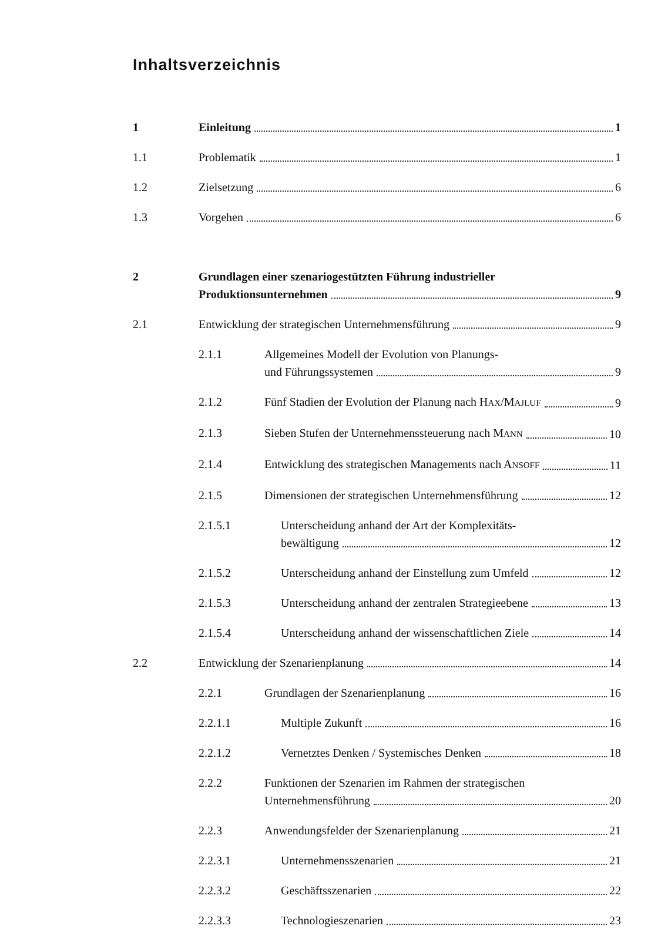Inhaltsverzeichnis
1 Einleitung 1
1.1 Problematik 1
1.2 Zielsetzung 6
1.3 Vorgehen 6
2 Grundlagen einer szenariogestützten Führung industrieller
Produktionsunternehmen 9
2.1 Entwicklung der strategischen Unternehmensführung 9
2.1.1 Allgemeines Modell der Evolution von Planungs-
und Führungssystemen 9
2.1.2 Fünf Stadien der Evolution der Planung nach HAX/MAJLUF 9
2.1.3 Sieben Stufen der Unternehmenssteuerung nach MANN 10
2.1.4 Entwicklung des strategischen Managements nach ANSOFF 11
2.1.5 Dimensionen der strategischen Unternehmensführung 12
2.1.5.1 Unterscheidung anhand der Art der Komplexitäts-
bewältigung 12
2.1.5.2 Unterscheidung anhand der Einstellung zum Umfeld 12
2.1.5.3 Unterscheidung anhand der zentralen Strategieebene 13
2.1.5.4 Unterscheidung anhand der wissenschaftlichen Ziele 14
2.2 Entwicklung der Szenarienplanung 14
2.2.1 Grundlagen der Szenarienplanung 16
2.2.1.1 Multiple Zukunft 16
2.2.1.2 Vernetztes Denken / Systemisches Denken 18
2.2.2 Funktionen der Szenarien im Rahmen der strategischen
Unternehmensführung 20
2.2.3 Anwendungsfelder der Szenarienplanung 21
2.2.3.1 Unternehmensszenarien 21
2.2.3.2 Geschäftsszenarien 22
2.2.3.3 Technologieszenarien 23